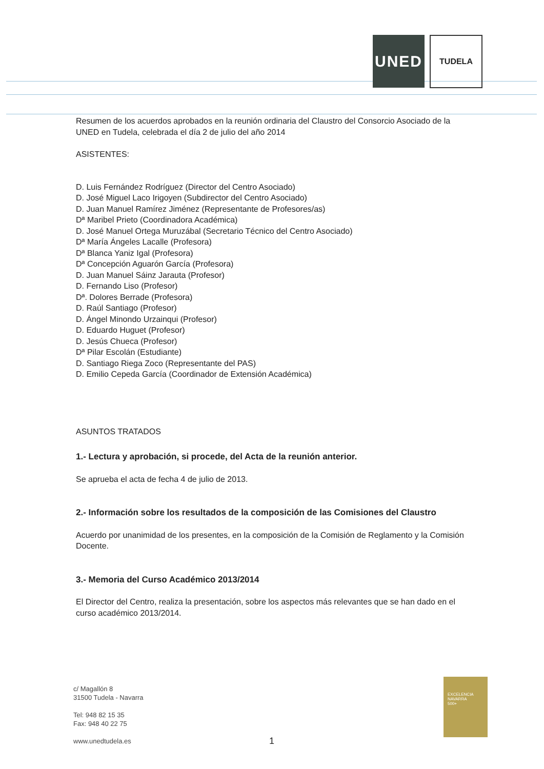UNED
TUDELA
Resumen de los acuerdos aprobados en la reunión ordinaria del Claustro del Consorcio Asociado de la UNED en Tudela, celebrada el día 2 de julio del año 2014
ASISTENTES:
D. Luis Fernández Rodríguez (Director del Centro Asociado)
D. José Miguel Laco Irigoyen (Subdirector del Centro Asociado)
D. Juan Manuel Ramírez Jiménez (Representante de Profesores/as)
Dª Maribel Prieto (Coordinadora Académica)
D. José Manuel Ortega Muruzábal (Secretario Técnico del Centro Asociado)
Dª María Ángeles Lacalle (Profesora)
Dª Blanca Yaniz Igal (Profesora)
Dª Concepción Aguarón García (Profesora)
D. Juan Manuel Sáinz Jarauta (Profesor)
D. Fernando Liso (Profesor)
Dª. Dolores Berrade (Profesora)
D. Raúl Santiago (Profesor)
D. Ángel Minondo Urzainqui (Profesor)
D. Eduardo Huguet (Profesor)
D. Jesús Chueca (Profesor)
Dª Pilar Escolán (Estudiante)
D. Santiago Riega Zoco (Representante del PAS)
D. Emilio Cepeda García (Coordinador de Extensión Académica)
ASUNTOS TRATADOS
1.- Lectura y aprobación, si procede, del Acta de la reunión anterior.
Se aprueba el acta de fecha 4 de julio de 2013.
2.- Información sobre los resultados de la composición de las Comisiones del Claustro
Acuerdo por unanimidad de los presentes, en la composición de la Comisión de Reglamento y la Comisión Docente.
3.- Memoria del Curso Académico 2013/2014
El Director del Centro, realiza la presentación, sobre los aspectos más relevantes que se han dado en el curso académico 2013/2014.
c/ Magallón 8
31500 Tudela - Navarra
Tel: 948 82 15 35
Fax: 948 40 22 75
www.unedtudela.es
EXCELENCIA
NAVARRA
500+
1